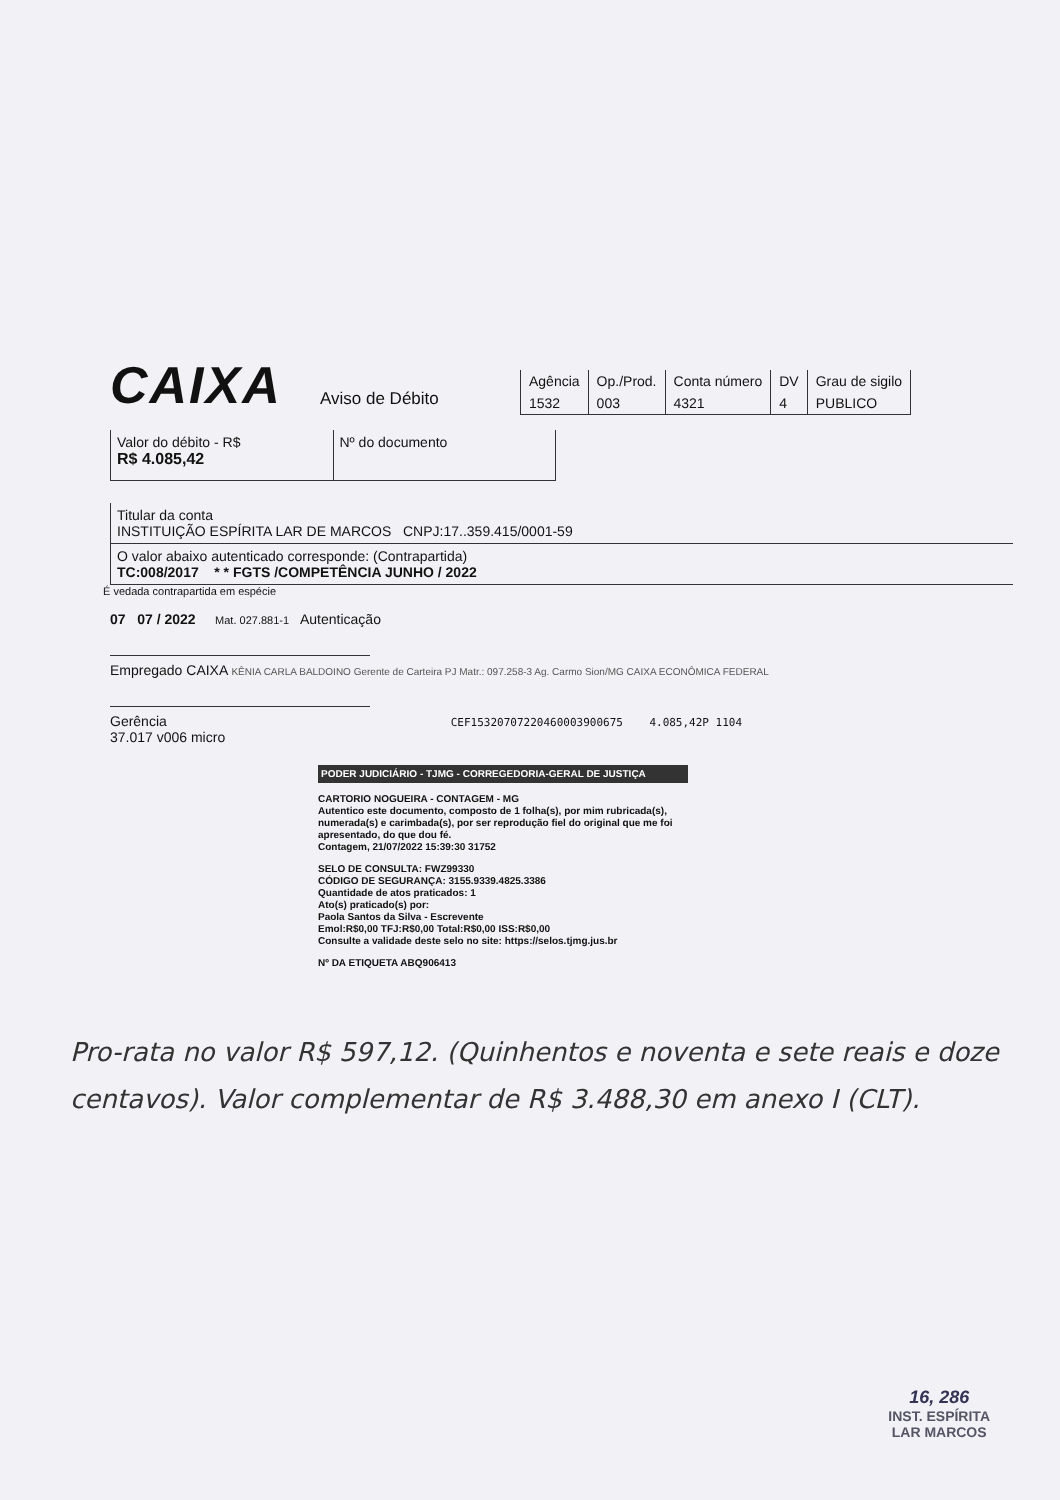CAIXA
Aviso de Débito
| Agência | Op./Prod. | Conta número | DV | Grau de sigilo |
| 1532 | 003 | 4321 | 4 | PUBLICO |
Valor do débito - R$
R$ 4.085,42
Nº do documento
Titular da conta
INSTITUIÇÃO ESPÍRITA LAR DE MARCOS CNPJ:17..359.415/0001-59
O valor abaixo autenticado corresponde: (Contrapartida)
TC:008/2017 * * FGTS /COMPETÊNCIA JUNHO / 2022
É vedada contrapartida em espécie
07 07 / 2022 Mat. 027.881-1 Autenticação
Empregado CAIXA KÊNIA CARLA BALDOINO Gerente de Carteira PJ Matr.: 097.258-3 Ag. Carmo Sion/MG CAIXA ECONÔMICA FEDERAL
Gerência CEF15320707220460003900675 4.085,42P 1104
37.017 v006 micro
PODER JUDICIÁRIO - TJMG - CORREGEDORIA-GERAL DE JUSTIÇA
CARTORIO NOGUEIRA - CONTAGEM - MG
Autentico este documento, composto de 1 folha(s), por mim rubricada(s), numerada(s) e carimbada(s), por ser reprodução fiel do original que me foi apresentado, do que dou fé.
Contagem, 21/07/2022 15:39:30 31752
SELO DE CONSULTA: FWZ99330
CÓDIGO DE SEGURANÇA: 3155.9339.4825.3386
Quantidade de atos praticados: 1
Ato(s) praticado(s) por:
Paola Santos da Silva - Escrevente
Emol:R$0,00 TFJ:R$0,00 Total:R$0,00 ISS:R$0,00
Consulte a validade deste selo no site: https://selos.tjmg.jus.br
Nº DA ETIQUETA ABQ906413
Pro-rata no valor R$ 597,12. (Quinhentos e noventa e sete reais e doze centavos). Valor complementar de R$ 3.488,30 em anexo I (CLT).
16, 286
INST. ESPÍRITA
LAR MARCOS